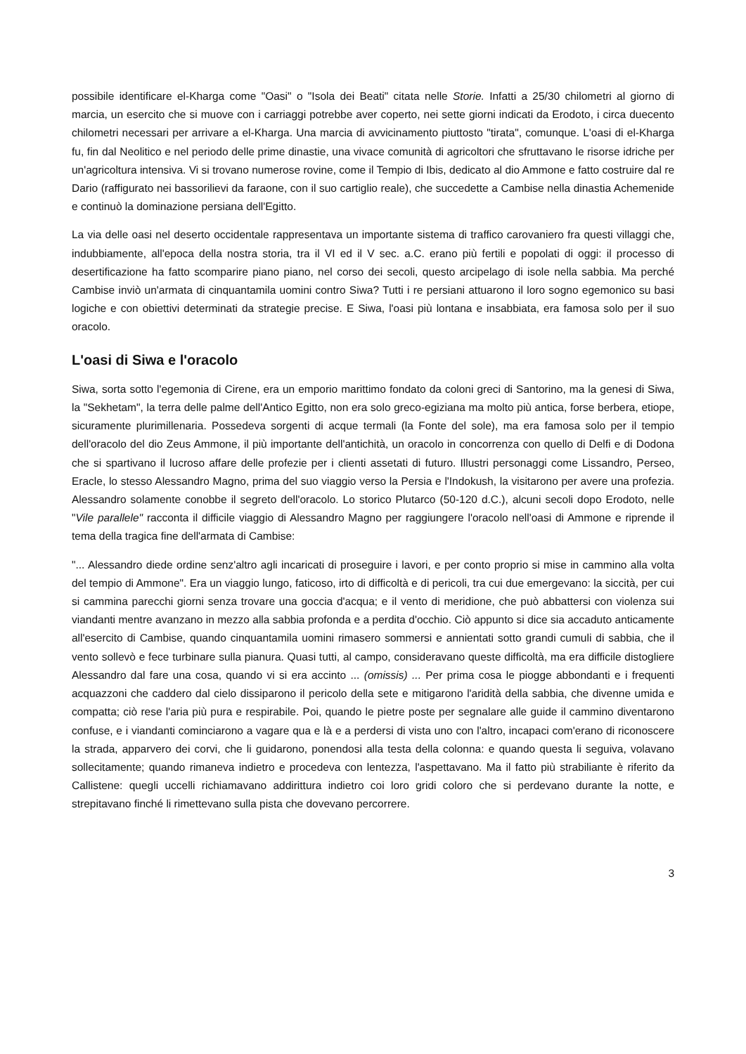possibile identificare el-Kharga come "Oasi" o "Isola dei Beati" citata nelle Storie. Infatti a 25/30 chilometri al giorno di marcia, un esercito che si muove con i carriaggi potrebbe aver coperto, nei sette giorni indicati da Erodoto, i circa duecento chilometri necessari per arrivare a el-Kharga. Una marcia di avvicinamento piuttosto "tirata", comunque. L'oasi di el-Kharga fu, fin dal Neolitico e nel periodo delle prime dinastie, una vivace comunità di agricoltori che sfruttavano le risorse idriche per un'agricoltura intensiva. Vi si trovano numerose rovine, come il Tempio di Ibis, dedicato al dio Ammone e fatto costruire dal re Dario (raffigurato nei bassorilievi da faraone, con il suo cartiglio reale), che succedette a Cambise nella dinastia Achemenide e continuò la dominazione persiana dell'Egitto.
La via delle oasi nel deserto occidentale rappresentava un importante sistema di traffico carovaniero fra questi villaggi che, indubbiamente, all'epoca della nostra storia, tra il VI ed il V sec. a.C. erano più fertili e popolati di oggi: il processo di desertificazione ha fatto scomparire piano piano, nel corso dei secoli, questo arcipelago di isole nella sabbia. Ma perché Cambise inviò un'armata di cinquantamila uomini contro Siwa? Tutti i re persiani attuarono il loro sogno egemonico su basi logiche e con obiettivi determinati da strategie precise. E Siwa, l'oasi più lontana e insabbiata, era famosa solo per il suo oracolo.
L'oasi di Siwa e l'oracolo
Siwa, sorta sotto l'egemonia di Cirene, era un emporio marittimo fondato da coloni greci di Santorino, ma la genesi di Siwa, la "Sekhetam", la terra delle palme dell'Antico Egitto, non era solo greco-egiziana ma molto più antica, forse berbera, etiope, sicuramente plurimillenaria. Possedeva sorgenti di acque termali (la Fonte del sole), ma era famosa solo per il tempio dell'oracolo del dio Zeus Ammone, il più importante dell'antichità, un oracolo in concorrenza con quello di Delfi e di Dodona che si spartivano il lucroso affare delle profezie per i clienti assetati di futuro. Illustri personaggi come Lissandro, Perseo, Eracle, lo stesso Alessandro Magno, prima del suo viaggio verso la Persia e l'Indokush, la visitarono per avere una profezia. Alessandro solamente conobbe il segreto dell'oracolo. Lo storico Plutarco (50-120 d.C.), alcuni secoli dopo Erodoto, nelle "Vile parallele" racconta il difficile viaggio di Alessandro Magno per raggiungere l'oracolo nell'oasi di Ammone e riprende il tema della tragica fine dell'armata di Cambise:
"... Alessandro diede ordine senz'altro agli incaricati di proseguire i lavori, e per conto proprio si mise in cammino alla volta del tempio di Ammone". Era un viaggio lungo, faticoso, irto di difficoltà e di pericoli, tra cui due emergevano: la siccità, per cui si cammina parecchi giorni senza trovare una goccia d'acqua; e il vento di meridione, che può abbattersi con violenza sui viandanti mentre avanzano in mezzo alla sabbia profonda e a perdita d'occhio. Ciò appunto si dice sia accaduto anticamente all'esercito di Cambise, quando cinquantamila uomini rimasero sommersi e annientati sotto grandi cumuli di sabbia, che il vento sollevò e fece turbinare sulla pianura. Quasi tutti, al campo, consideravano queste difficoltà, ma era difficile distogliere Alessandro dal fare una cosa, quando vi si era accinto ... (omissis) ... Per prima cosa le piogge abbondanti e i frequenti acquazzoni che caddero dal cielo dissiparono il pericolo della sete e mitigarono l'aridità della sabbia, che divenne umida e compatta; ciò rese l'aria più pura e respirabile. Poi, quando le pietre poste per segnalare alle guide il cammino diventarono confuse, e i viandanti cominciarono a vagare qua e là e a perdersi di vista uno con l'altro, incapaci com'erano di riconoscere la strada, apparvero dei corvi, che li guidarono, ponendosi alla testa della colonna: e quando questa li seguiva, volavano sollecitamente; quando rimaneva indietro e procedeva con lentezza, l'aspettavano. Ma il fatto più strabiliante è riferito da Callistene: quegli uccelli richiamavano addirittura indietro coi loro gridi coloro che si perdevano durante la notte, e strepitavano finché li rimettevano sulla pista che dovevano percorrere.
3